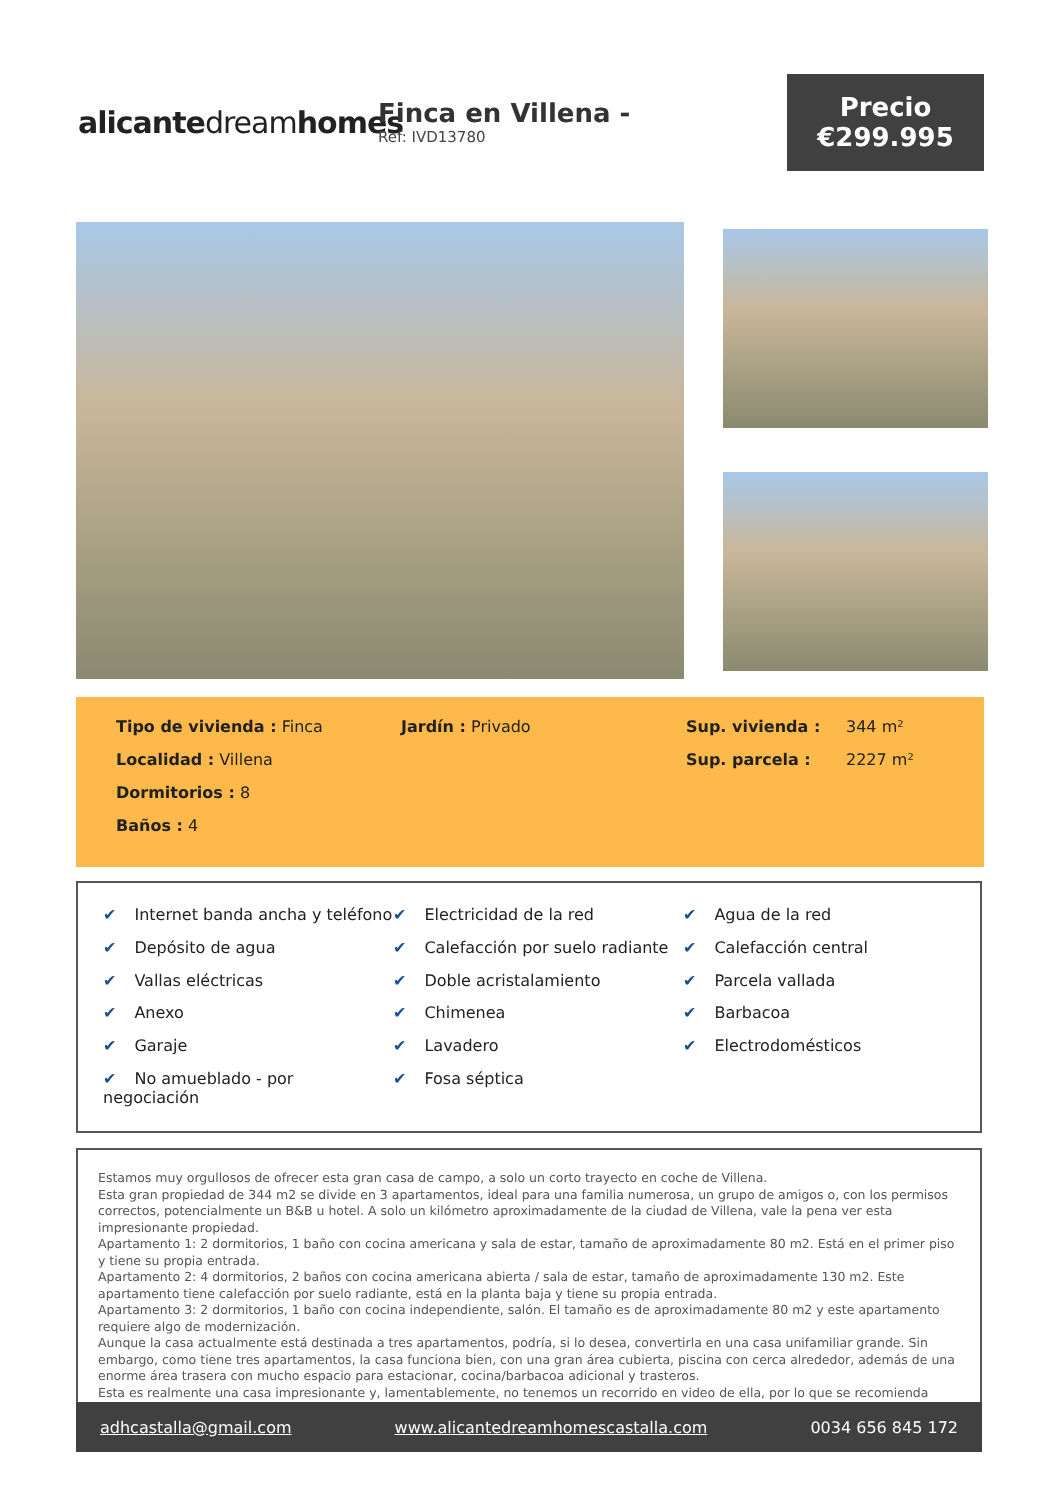alicantedreamhomes
Finca en Villena -
Ref: IVD13780
Precio
€299.995
Tipo de vivienda : Finca
Jardín : Privado
Sup. vivienda :
344 m²
Localidad : Villena
Sup. parcela :
2227 m²
Dormitorios : 8
Baños : 4
✔ Internet banda ancha y teléfono
✔ Electricidad de la red
✔ Agua de la red
✔ Depósito de agua
✔ Calefacción por suelo radiante
✔ Calefacción central
✔ Vallas eléctricas
✔ Doble acristalamiento
✔ Parcela vallada
✔ Anexo
✔ Chimenea
✔ Barbacoa
✔ Garaje
✔ Lavadero
✔ Electrodomésticos
✔ No amueblado - por negociación
✔ Fosa séptica
Estamos muy orgullosos de ofrecer esta gran casa de campo, a solo un corto trayecto en coche de Villena.
Esta gran propiedad de 344 m2 se divide en 3 apartamentos, ideal para una familia numerosa, un grupo de amigos o, con los permisos correctos, potencialmente un B&B u hotel. A solo un kilómetro aproximadamente de la ciudad de Villena, vale la pena ver esta impresionante propiedad.
Apartamento 1: 2 dormitorios, 1 baño con cocina americana y sala de estar, tamaño de aproximadamente 80 m2. Está en el primer piso y tiene su propia entrada.
Apartamento 2: 4 dormitorios, 2 baños con cocina americana abierta / sala de estar, tamaño de aproximadamente 130 m2. Este apartamento tiene calefacción por suelo radiante, está en la planta baja y tiene su propia entrada.
Apartamento 3: 2 dormitorios, 1 baño con cocina independiente, salón. El tamaño es de aproximadamente 80 m2 y este apartamento requiere algo de modernización.
Aunque la casa actualmente está destinada a tres apartamentos, podría, si lo desea, convertirla en una casa unifamiliar grande. Sin embargo, como tiene tres apartamentos, la casa funciona bien, con una gran área cubierta, piscina con cerca alrededor, además de una enorme área trasera con mucho espacio para estacionar, cocina/barbacoa adicional y trasteros.
Esta es realmente una casa impresionante y, lamentablemente, no tenemos un recorrido en video de ella, por lo que se recomienda
adhcastalla@gmail.com www.alicantedreamhomescastalla.com 0034 656 845 172